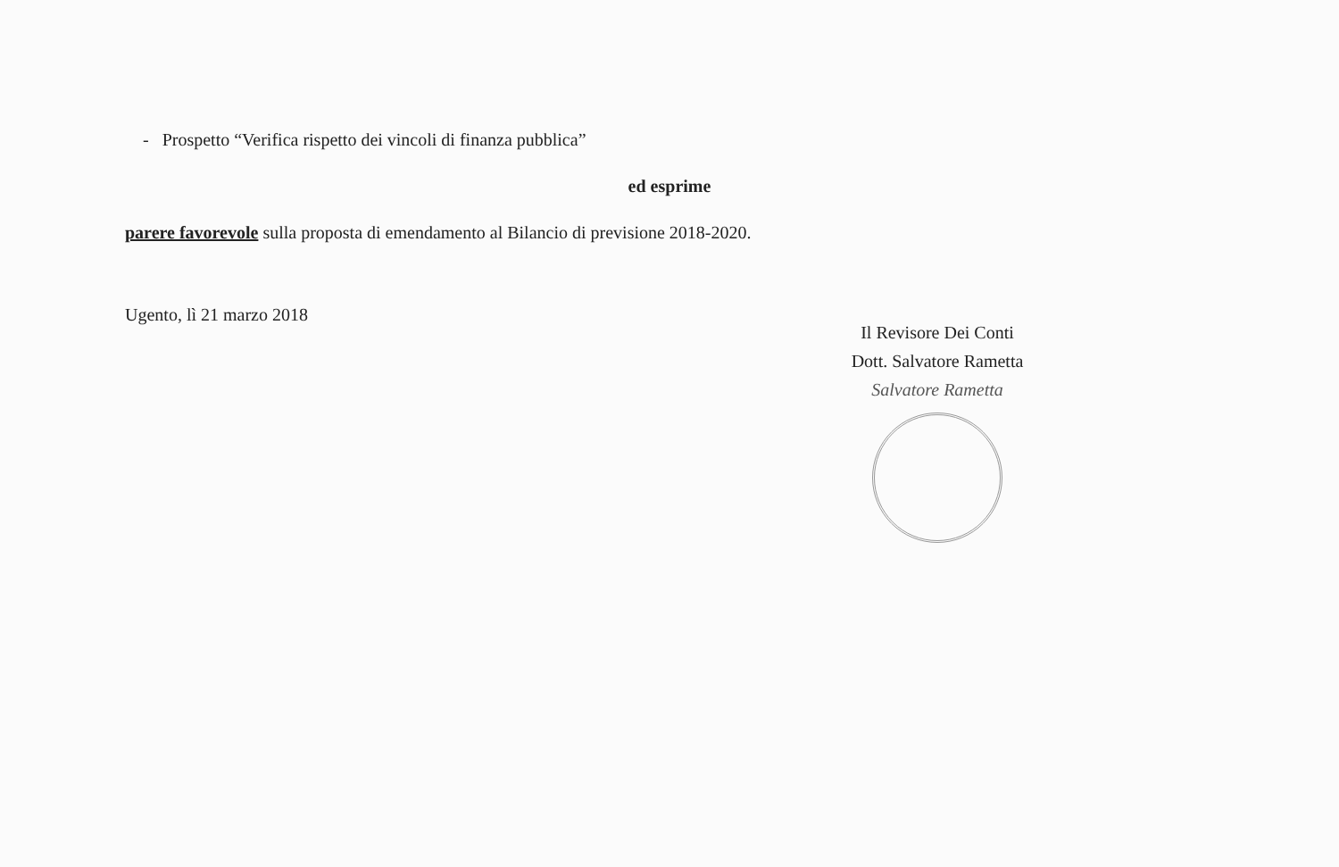- Prospetto “Verifica rispetto dei vincoli di finanza pubblica”
ed esprime
parere favorevole sulla proposta di emendamento al Bilancio di previsione 2018-2020.
Ugento, lì 21 marzo 2018
Il Revisore Dei Conti
Dott. Salvatore Rametta
Salvatore Rametta